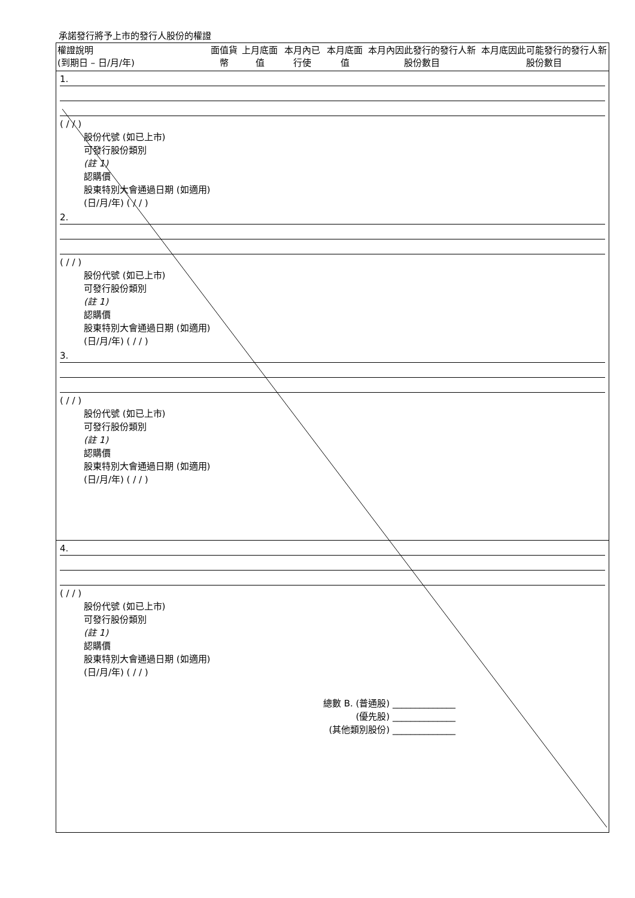承諾發行將予上市的發行人股份的權證
| 權證說明 (到期日 – 日/月/年) | 面值貨幣 | 上月底面值 | 本月內已行使 | 本月底面值 | 本月內因此發行的發行人新股份數目 | 本月底因此可能發行的發行人新股份數目 |
| --- | --- | --- | --- | --- | --- | --- |
| 1. ( / / ) 股份代號 (如已上市) 可發行股份類別 (註 1) 認購價 股東特別大會通過日期 (如適用) (日/月/年) ( / / ) 2. ( / / ) 股份代號 (如已上市) 可發行股份類別 (註 1) 認購價 股東特別大會通過日期 (如適用) (日/月/年) ( / / ) 3. ( / / ) 股份代號 (如已上市) 可發行股份類別 (註 1) 認購價 股東特別大會通過日期 (如適用) (日/月/年) ( / / ) | | | | | | |
| 4. ( / / ) 股份代號 (如已上市) 可發行股份類別 (註 1) 認購價 股東特別大會通過日期 (如適用) (日/月/年) ( / / ) 總數 B. (普通股) ______________ (優先股) ______________ (其他類別股份) ______________ | | | | | | |